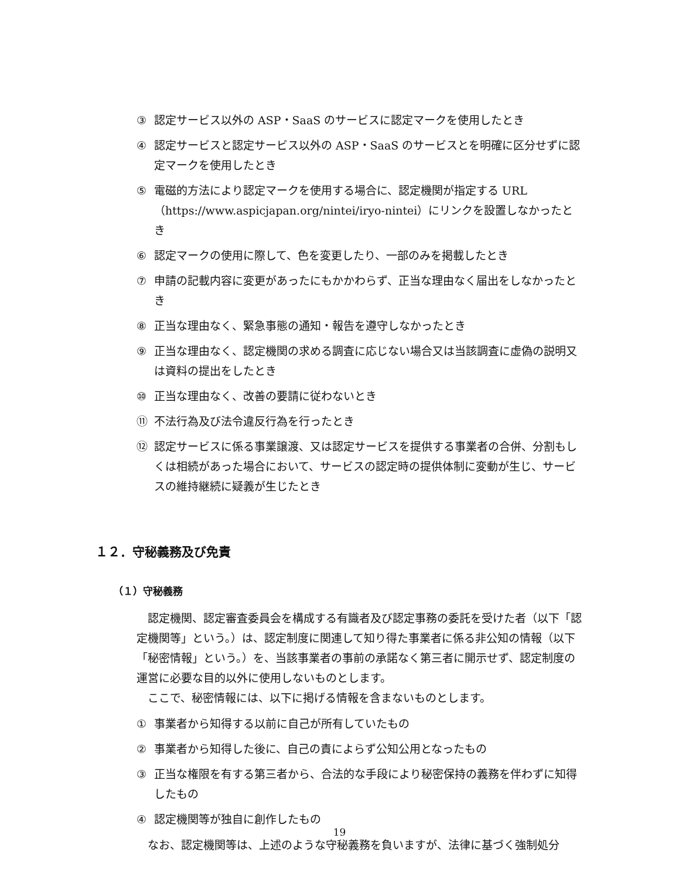③ 認定サービス以外の ASP・SaaS のサービスに認定マークを使用したとき
④ 認定サービスと認定サービス以外の ASP・SaaS のサービスとを明確に区分せずに認定マークを使用したとき
⑤ 電磁的方法により認定マークを使用する場合に、認定機関が指定する URL（https://www.aspicjapan.org/nintei/iryo-nintei）にリンクを設置しなかったとき
⑥ 認定マークの使用に際して、色を変更したり、一部のみを掲載したとき
⑦ 申請の記載内容に変更があったにもかかわらず、正当な理由なく届出をしなかったとき
⑧ 正当な理由なく、緊急事態の通知・報告を遵守しなかったとき
⑨ 正当な理由なく、認定機関の求める調査に応じない場合又は当該調査に虚偽の説明又は資料の提出をしたとき
⑩ 正当な理由なく、改善の要請に従わないとき
⑪ 不法行為及び法令違反行為を行ったとき
⑫ 認定サービスに係る事業譲渡、又は認定サービスを提供する事業者の合併、分割もしくは相続があった場合において、サービスの認定時の提供体制に変動が生じ、サービスの維持継続に疑義が生じたとき
１２．守秘義務及び免責
（１）守秘義務
認定機関、認定審査委員会を構成する有識者及び認定事務の委託を受けた者（以下「認定機関等」という。）は、認定制度に関連して知り得た事業者に係る非公知の情報（以下「秘密情報」という。）を、当該事業者の事前の承諾なく第三者に開示せず、認定制度の運営に必要な目的以外に使用しないものとします。
ここで、秘密情報には、以下に掲げる情報を含まないものとします。
① 事業者から知得する以前に自己が所有していたもの
② 事業者から知得した後に、自己の責によらず公知公用となったもの
③ 正当な権限を有する第三者から、合法的な手段により秘密保持の義務を伴わずに知得したもの
④ 認定機関等が独自に創作したもの
なお、認定機関等は、上述のような守秘義務を負いますが、法律に基づく強制処分
19